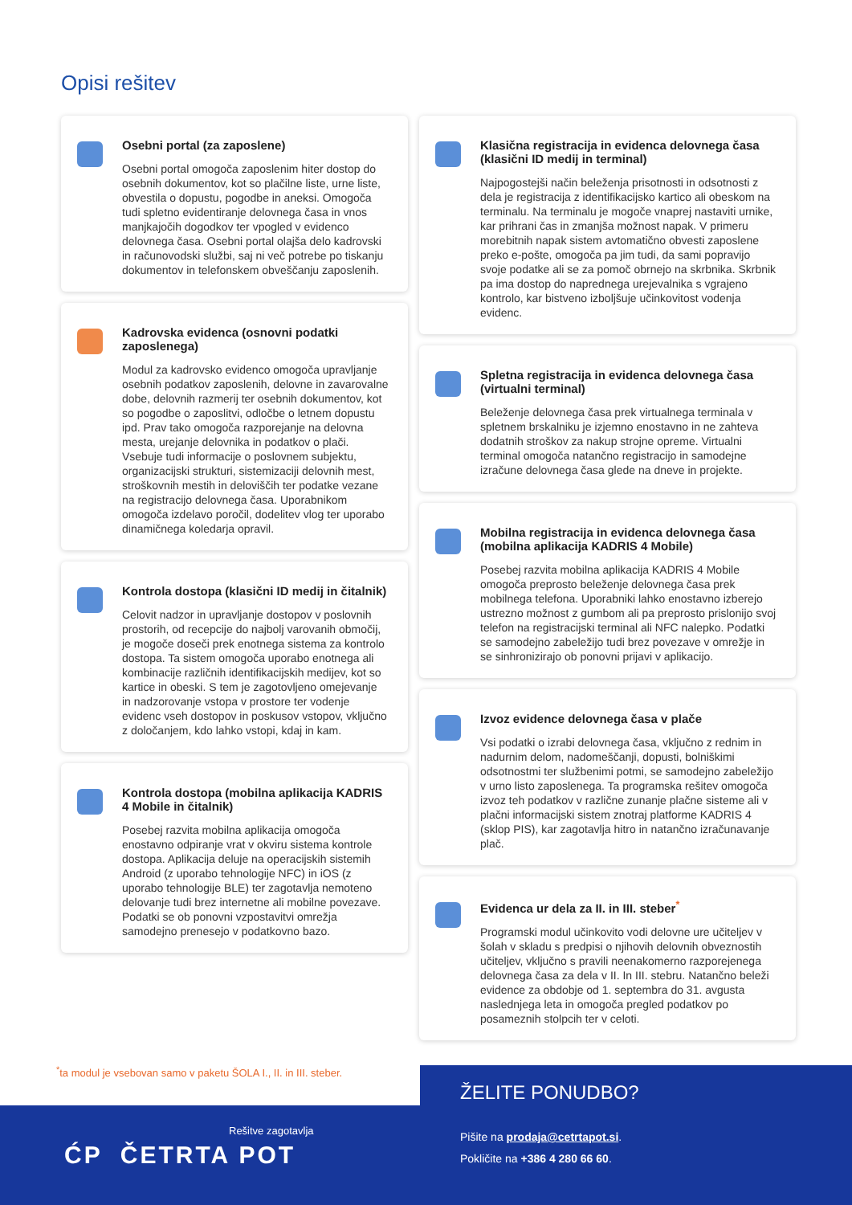Opisi rešitev
Osebni portal (za zaposlene)
Osebni portal omogoča zaposlenim hiter dostop do osebnih dokumentov, kot so plačilne liste, urne liste, obvestila o dopustu, pogodbe in aneksi. Omogoča tudi spletno evidentiranje delovnega časa in vnos manjkajočih dogodkov ter vpogled v evidenco delovnega časa. Osebni portal olajša delo kadrovski in računovodski službi, saj ni več potrebe po tiskanju dokumentov in telefonskem obveščanju zaposlenih.
Kadrovska evidenca (osnovni podatki zaposlenega)
Modul za kadrovsko evidenco omogoča upravljanje osebnih podatkov zaposlenih, delovne in zavarovalne dobe, delovnih razmerij ter osebnih dokumentov, kot so pogodbe o zaposlitvi, odločbe o letnem dopustu ipd. Prav tako omogoča razporejanje na delovna mesta, urejanje delovnika in podatkov o plači. Vsebuje tudi informacije o poslovnem subjektu, organizacijski strukturi, sistemizaciji delovnih mest, stroškovnih mestih in deloviščih ter podatke vezane na registracijo delovnega časa. Uporabnikom omogoča izdelavo poročil, dodelitev vlog ter uporabo dinamičnega koledarja opravil.
Kontrola dostopa (klasični ID medij in čitalnik)
Celovit nadzor in upravljanje dostopov v poslovnih prostorih, od recepcije do najbolj varovanih območij, je mogoče doseči prek enotnega sistema za kontrolo dostopa. Ta sistem omogoča uporabo enotnega ali kombinacije različnih identifikacijskih medijev, kot so kartice in obeski. S tem je zagotovljeno omejevanje in nadzorovanje vstopa v prostore ter vodenje evidenc vseh dostopov in poskusov vstopov, vključno z določanjem, kdo lahko vstopi, kdaj in kam.
Kontrola dostopa (mobilna aplikacija KADRIS 4 Mobile in čitalnik)
Posebej razvita mobilna aplikacija omogoča enostavno odpiranje vrat v okviru sistema kontrole dostopa. Aplikacija deluje na operacijskih sistemih Android (z uporabo tehnologije NFC) in iOS (z uporabo tehnologije BLE) ter zagotavlja nemoteno delovanje tudi brez internetne ali mobilne povezave. Podatki se ob ponovni vzpostavitvi omrežja samodejno prenesejo v podatkovno bazo.
Klasična registracija in evidenca delovnega časa (klasični ID medij in terminal)
Najpogostejši način beleženja prisotnosti in odsotnosti z dela je registracija z identifikacijsko kartico ali obeskom na terminalu. Na terminalu je mogoče vnaprej nastaviti urnike, kar prihrani čas in zmanjša možnost napak. V primeru morebitnih napak sistem avtomatično obvesti zaposlene preko e-pošte, omogoča pa jim tudi, da sami popravijo svoje podatke ali se za pomoč obrnejo na skrbnika. Skrbnik pa ima dostop do naprednega urejevalnika s vgrajeno kontrolo, kar bistveno izboljšuje učinkovitost vodenja evidenc.
Spletna registracija in evidenca delovnega časa (virtualni terminal)
Beleženje delovnega časa prek virtualnega terminala v spletnem brskalniku je izjemno enostavno in ne zahteva dodatnih stroškov za nakup strojne opreme. Virtualni terminal omogoča natančno registracijo in samodejne izračune delovnega časa glede na dneve in projekte.
Mobilna registracija in evidenca delovnega časa (mobilna aplikacija KADRIS 4 Mobile)
Posebej razvita mobilna aplikacija KADRIS 4 Mobile omogoča preprosto beleženje delovnega časa prek mobilnega telefona. Uporabniki lahko enostavno izberejo ustrezno možnost z gumbom ali pa preprosto prislonijo svoj telefon na registracijski terminal ali NFC nalepko. Podatki se samodejno zabeležijo tudi brez povezave v omrežje in se sinhronizirajo ob ponovni prijavi v aplikacijo.
Izvoz evidence delovnega časa v plače
Vsi podatki o izrabi delovnega časa, vključno z rednim in nadurnim delom, nadomeščanji, dopusti, bolniškimi odsotnostmi ter službenimi potmi, se samodejno zabeležijo v urno listo zaposlenega. Ta programska rešitev omogoča izvoz teh podatkov v različne zunanje plačne sisteme ali v plačni informacijski sistem znotraj platforme KADRIS 4 (sklop PIS), kar zagotavlja hitro in natančno izračunavanje plač.
Evidenca ur dela za II. in III. steber<sup>*</sup>
Programski modul učinkovito vodi delovne ure učiteljev v šolah v skladu s predpisi o njihovih delovnih obveznostih učiteljev, vključno s pravili neenakomerno razporejenega delovnega časa za dela v II. In III. stebru. Natančno beleži evidence za obdobje od 1. septembra do 31. avgusta naslednjega leta in omogoča pregled podatkov po posameznih stolpcih ter v celoti.
<sup>*</sup> ta modul je vsebovan samo v paketu ŠOLA I., II. in III. steber.
Rešitve zagotavlja
ĆP ČETRTA POT
ŽELITE PONUDBO?
Pišite na prodaja@cetrtapot.si.
Pokličite na +386 4 280 66 60.